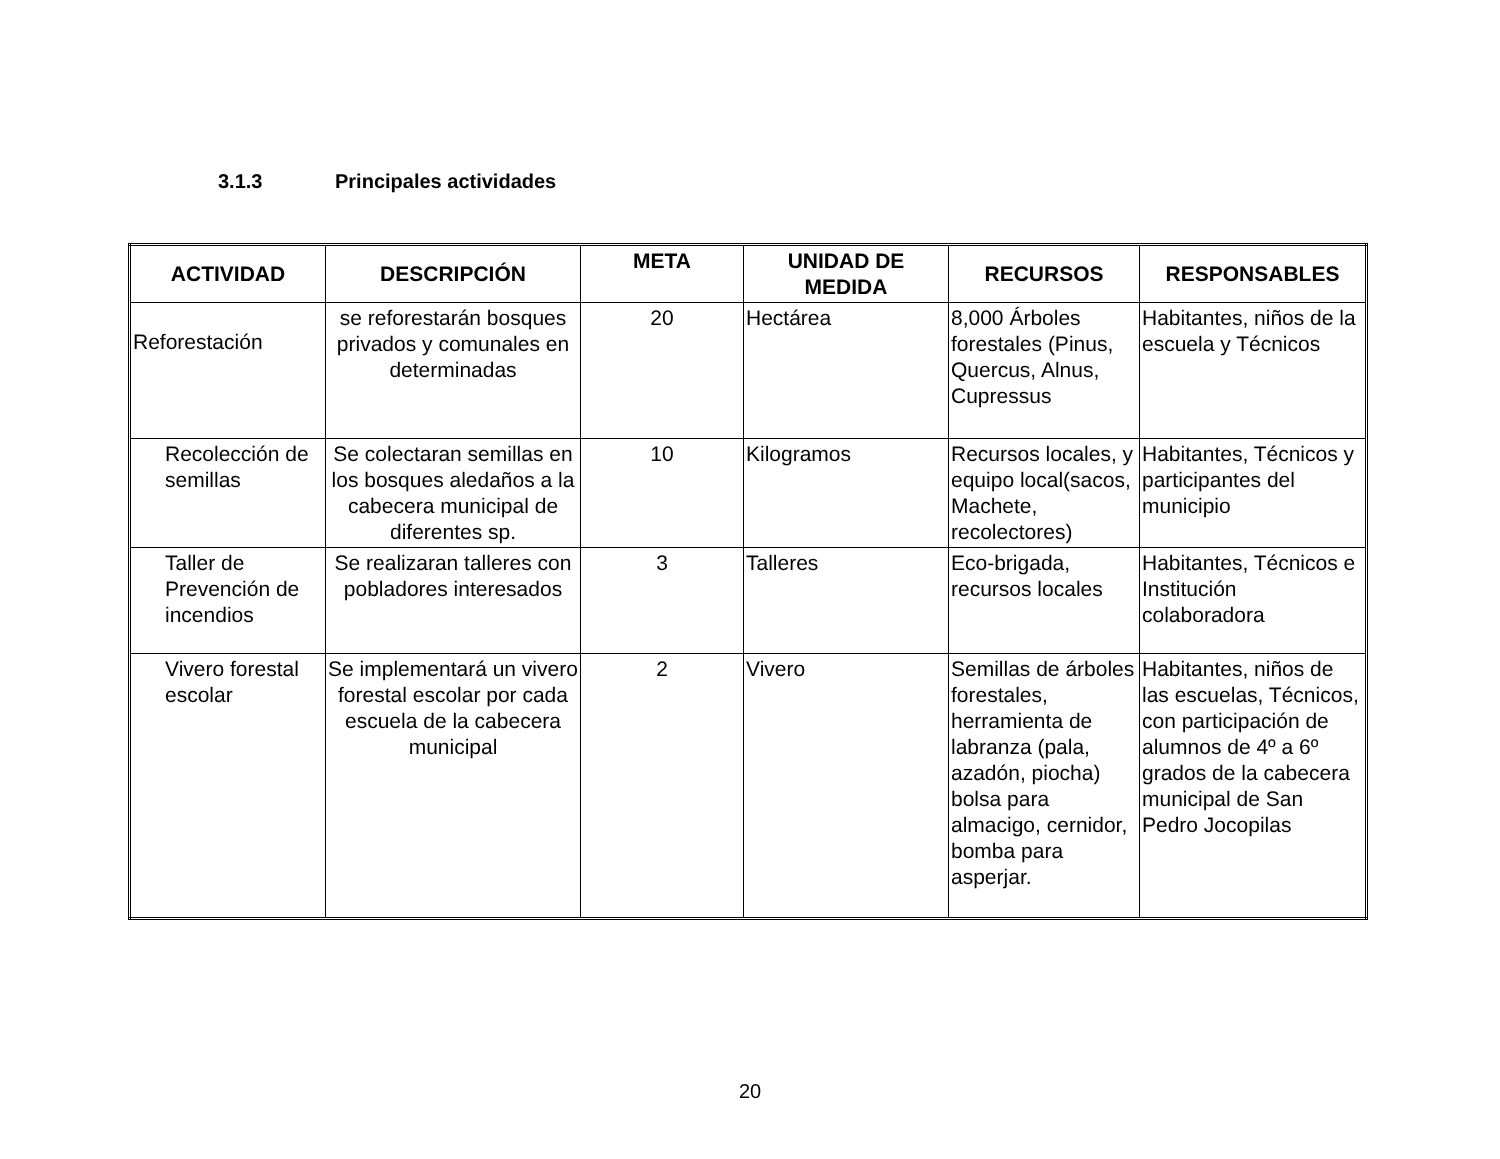3.1.3 Principales actividades
| ACTIVIDAD | DESCRIPCIÓN | META | UNIDAD DE MEDIDA | RECURSOS | RESPONSABLES |
| --- | --- | --- | --- | --- | --- |
| Reforestación | se reforestarán bosques privados y comunales en determinadas | 20 | Hectárea | 8,000 Árboles forestales (Pinus, Quercus, Alnus, Cupressus | Habitantes, niños de la escuela y Técnicos |
| Recolección de semillas | Se colectaran semillas en los bosques aledaños a la cabecera municipal de diferentes sp. | 10 | Kilogramos | Recursos locales, y equipo local(sacos, Machete, recolectores) | Habitantes, Técnicos y participantes del municipio |
| Taller de Prevención de incendios | Se realizaran talleres con pobladores interesados | 3 | Talleres | Eco-brigada, recursos locales | Habitantes, Técnicos e Institución colaboradora |
| Vivero forestal escolar | Se implementará un vivero forestal escolar por cada escuela de la cabecera municipal | 2 | Vivero | Semillas de árboles forestales, herramienta de labranza (pala, azadón, piocha) bolsa para almacigo, cernidor, bomba para asperjar. | Habitantes, niños de las escuelas, Técnicos, con participación de alumnos de 4º a 6º grados de la cabecera municipal de San Pedro Jocopilas |
20